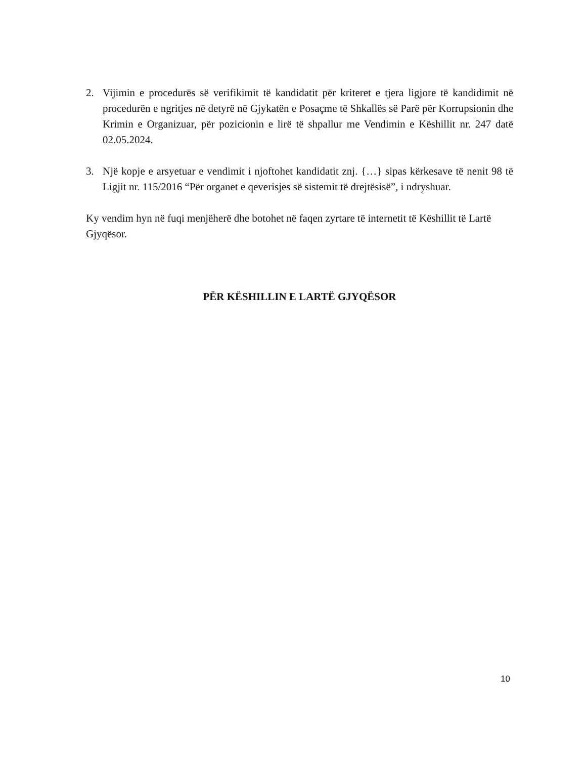2. Vijimin e procedurës së verifikimit të kandidatit për kriteret e tjera ligjore të kandidimit në procedurën e ngritjes në detyrë në Gjykatën e Posaçme të Shkallës së Parë për Korrupsionin dhe Krimin e Organizuar, për pozicionin e lirë të shpallur me Vendimin e Këshillit nr. 247 datë 02.05.2024.
3. Një kopje e arsyetuar e vendimit i njoftohet kandidatit znj. {…} sipas kërkesave të nenit 98 të Ligjit nr. 115/2016 “Për organet e qeverisjes së sistemit të drejtësisë”, i ndryshuar.
Ky vendim hyn në fuqi menjëherë dhe botohet në faqen zyrtare të internetit të Këshillit të Lartë Gjyqësor.
PËR KËSHILLIN E LARTË GJYQËSOR
10